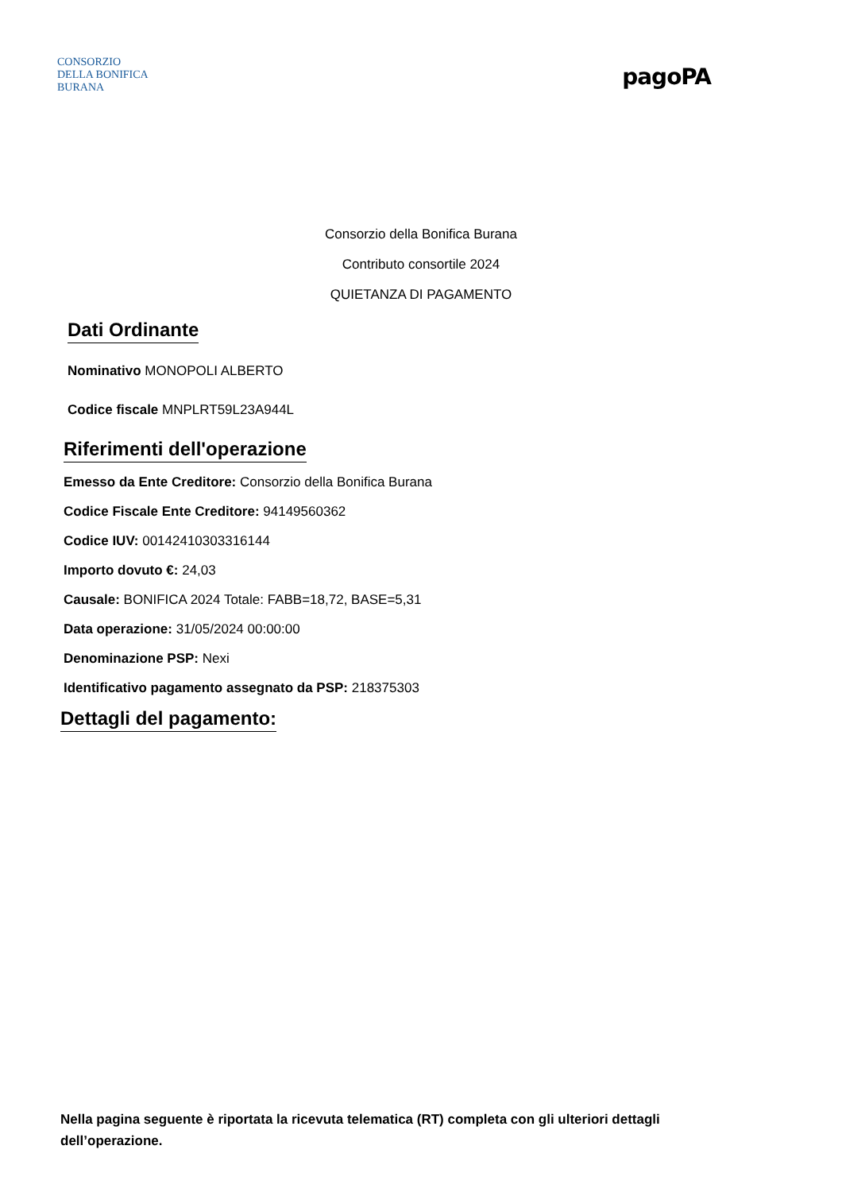CONSORZIO
DELLA BONIFICA
BURANA
pagoPA
Consorzio della Bonifica Burana
Contributo consortile 2024
QUIETANZA DI PAGAMENTO
Dati Ordinante
Nominativo MONOPOLI ALBERTO
Codice fiscale MNPLRT59L23A944L
Riferimenti dell'operazione
Emesso da Ente Creditore: Consorzio della Bonifica Burana
Codice Fiscale Ente Creditore: 94149560362
Codice IUV: 00142410303316144
Importo dovuto €: 24,03
Causale: BONIFICA 2024 Totale: FABB=18,72, BASE=5,31
Data operazione: 31/05/2024 00:00:00
Denominazione PSP: Nexi
Identificativo pagamento assegnato da PSP: 218375303
Dettagli del pagamento:
Nella pagina seguente è riportata la ricevuta telematica (RT) completa con gli ulteriori dettagli dell’operazione.